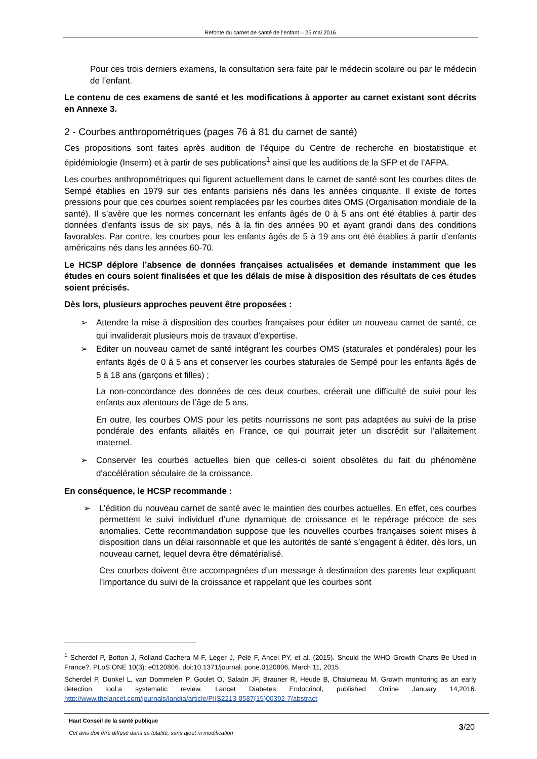Refonte du carnet de santé de l’enfant – 25 mai 2016
Pour ces trois derniers examens, la consultation sera faite par le médecin scolaire ou par le médecin de l’enfant.
Le contenu de ces examens de santé et les modifications à apporter au carnet existant sont décrits en Annexe 3.
2 - Courbes anthropométriques (pages 76 à 81 du carnet de santé)
Ces propositions sont faites après audition de l’équipe du Centre de recherche en biostatistique et épidémiologie (Inserm) et à partir de ses publications<sup>1</sup> ainsi que les auditions de la SFP et de l’AFPA.
Les courbes anthropométriques qui figurent actuellement dans le carnet de santé sont les courbes dites de Sempé établies en 1979 sur des enfants parisiens nés dans les années cinquante. Il existe de fortes pressions pour que ces courbes soient remplacées par les courbes dites OMS (Organisation mondiale de la santé). Il s’avère que les normes concernant les enfants âgés de 0 à 5 ans ont été établies à partir des données d’enfants issus de six pays, nés à la fin des années 90 et ayant grandi dans des conditions favorables. Par contre, les courbes pour les enfants âgés de 5 à 19 ans ont été établies à partir d’enfants américains nés dans les années 60-70.
Le HCSP déplore l’absence de données françaises actualisées et demande instamment que les études en cours soient finalisées et que les délais de mise à disposition des résultats de ces études soient précisés.
Dès lors, plusieurs approches peuvent être proposées :
➢ Attendre la mise à disposition des courbes françaises pour éditer un nouveau carnet de santé, ce qui invaliderait plusieurs mois de travaux d’expertise.
➢ Editer un nouveau carnet de santé intégrant les courbes OMS (staturales et pondérales) pour les enfants âgés de 0 à 5 ans et conserver les courbes staturales de Sempé pour les enfants âgés de 5 à 18 ans (garçons et filles) ;
La non-concordance des données de ces deux courbes, créerait une difficulté de suivi pour les enfants aux alentours de l’âge de 5 ans.
En outre, les courbes OMS pour les petits nourrissons ne sont pas adaptées au suivi de la prise pondérale des enfants allaités en France, ce qui pourrait jeter un discrédit sur l’allaitement maternel.
➢ Conserver les courbes actuelles bien que celles-ci soient obsolètes du fait du phénomène d'accélération séculaire de la croissance.
En conséquence, le HCSP recommande :
➢ L’édition du nouveau carnet de santé avec le maintien des courbes actuelles. En effet, ces courbes permettent le suivi individuel d’une dynamique de croissance et le repérage précoce de ses anomalies. Cette recommandation suppose que les nouvelles courbes françaises soient mises à disposition dans un délai raisonnable et que les autorités de santé s’engagent à éditer, dès lors, un nouveau carnet, lequel devra être dématérialisé.
Ces courbes doivent être accompagnées d’un message à destination des parents leur expliquant l’importance du suivi de la croissance et rappelant que les courbes sont
<sup>1</sup> Scherdel P, Botton J, Rolland-Cachera M-F, Léger J, Pelé F, Ancel PY, et al. (2015). Should the WHO Growth Charts Be Used in France?. PLoS ONE 10(3): e0120806. doi:10.1371/journal. pone.0120806, March 11, 2015.
Scherdel P, Dunkel L, van Dommelen P, Goulet O, Salaün JF, Brauner R, Heude B, Chalumeau M. Growth monitoring as an early detection tool:a systematic review. Lancet Diabetes Endocrinol, published Online January 14,2016. http://www.thelancet.com/journals/landia/article/PIIS2213-8587(15)00392-7/abstract
Haut Conseil de la santé publique
Cet avis doit être diffusé dans sa totalité, sans ajout ni modification
3/20